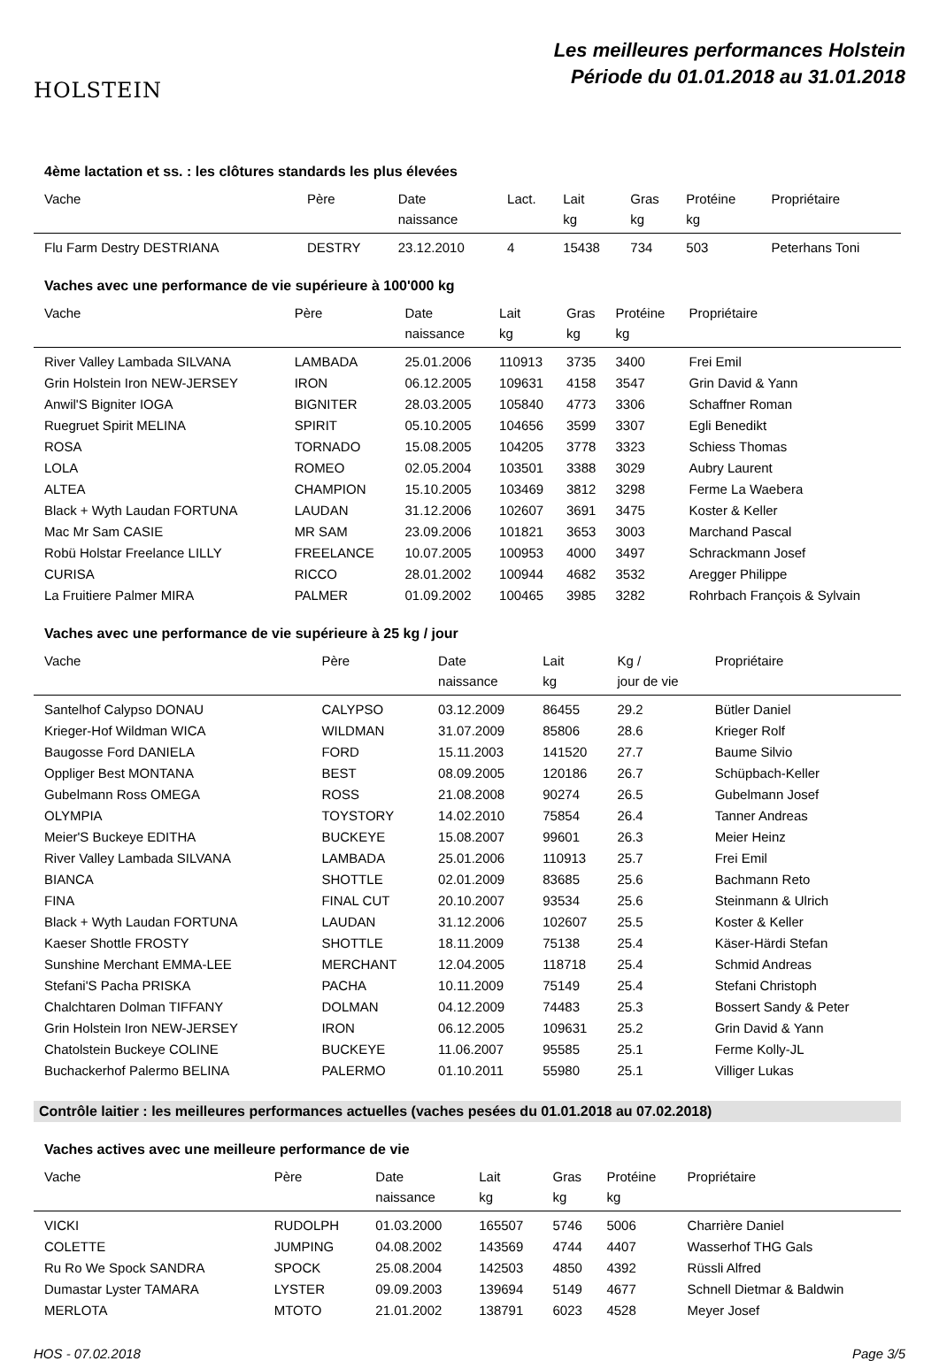HOLSTEIN
Les meilleures performances Holstein
Période du 01.01.2018 au 31.01.2018
4ème lactation et ss. : les clôtures standards les plus élevées
| Vache | Père | Date naissance | Lact. | Lait kg | Gras kg | Protéine kg | Propriétaire |
| --- | --- | --- | --- | --- | --- | --- | --- |
| Flu Farm Destry DESTRIANA | DESTRY | 23.12.2010 | 4 | 15438 | 734 | 503 | Peterhans Toni |
Vaches avec une performance de vie supérieure à 100'000 kg
| Vache | Père | Date naissance | Lait kg | Gras kg | Protéine kg | Propriétaire |
| --- | --- | --- | --- | --- | --- | --- |
| River Valley Lambada SILVANA | LAMBADA | 25.01.2006 | 110913 | 3735 | 3400 | Frei Emil |
| Grin Holstein Iron NEW-JERSEY | IRON | 06.12.2005 | 109631 | 4158 | 3547 | Grin David & Yann |
| Anwil'S Bigniter IOGA | BIGNITER | 28.03.2005 | 105840 | 4773 | 3306 | Schaffner Roman |
| Ruegruet Spirit MELINA | SPIRIT | 05.10.2005 | 104656 | 3599 | 3307 | Egli Benedikt |
| ROSA | TORNADO | 15.08.2005 | 104205 | 3778 | 3323 | Schiess Thomas |
| LOLA | ROMEO | 02.05.2004 | 103501 | 3388 | 3029 | Aubry Laurent |
| ALTEA | CHAMPION | 15.10.2005 | 103469 | 3812 | 3298 | Ferme La Waebera |
| Black + Wyth Laudan FORTUNA | LAUDAN | 31.12.2006 | 102607 | 3691 | 3475 | Koster & Keller |
| Mac Mr Sam CASIE | MR SAM | 23.09.2006 | 101821 | 3653 | 3003 | Marchand Pascal |
| Robü Holstar Freelance LILLY | FREELANCE | 10.07.2005 | 100953 | 4000 | 3497 | Schrackmann Josef |
| CURISA | RICCO | 28.01.2002 | 100944 | 4682 | 3532 | Aregger Philippe |
| La Fruitiere Palmer MIRA | PALMER | 01.09.2002 | 100465 | 3985 | 3282 | Rohrbach François & Sylvain |
Vaches avec une performance de vie supérieure à 25 kg / jour
| Vache | Père | Date naissance | Lait kg | Kg / jour de vie | Propriétaire |
| --- | --- | --- | --- | --- | --- |
| Santelhof Calypso DONAU | CALYPSO | 03.12.2009 | 86455 | 29.2 | Bütler Daniel |
| Krieger-Hof Wildman WICA | WILDMAN | 31.07.2009 | 85806 | 28.6 | Krieger Rolf |
| Baugosse Ford DANIELA | FORD | 15.11.2003 | 141520 | 27.7 | Baume Silvio |
| Oppliger Best MONTANA | BEST | 08.09.2005 | 120186 | 26.7 | Schüpbach-Keller |
| Gubelmann Ross OMEGA | ROSS | 21.08.2008 | 90274 | 26.5 | Gubelmann Josef |
| OLYMPIA | TOYSTORY | 14.02.2010 | 75854 | 26.4 | Tanner Andreas |
| Meier'S Buckeye EDITHA | BUCKEYE | 15.08.2007 | 99601 | 26.3 | Meier Heinz |
| River Valley Lambada SILVANA | LAMBADA | 25.01.2006 | 110913 | 25.7 | Frei Emil |
| BIANCA | SHOTTLE | 02.01.2009 | 83685 | 25.6 | Bachmann Reto |
| FINA | FINAL CUT | 20.10.2007 | 93534 | 25.6 | Steinmann & Ulrich |
| Black + Wyth Laudan FORTUNA | LAUDAN | 31.12.2006 | 102607 | 25.5 | Koster & Keller |
| Kaeser Shottle FROSTY | SHOTTLE | 18.11.2009 | 75138 | 25.4 | Käser-Härdi Stefan |
| Sunshine Merchant EMMA-LEE | MERCHANT | 12.04.2005 | 118718 | 25.4 | Schmid Andreas |
| Stefani'S Pacha PRISKA | PACHA | 10.11.2009 | 75149 | 25.4 | Stefani Christoph |
| Chalchtaren Dolman TIFFANY | DOLMAN | 04.12.2009 | 74483 | 25.3 | Bossert Sandy & Peter |
| Grin Holstein Iron NEW-JERSEY | IRON | 06.12.2005 | 109631 | 25.2 | Grin David & Yann |
| Chatolstein Buckeye COLINE | BUCKEYE | 11.06.2007 | 95585 | 25.1 | Ferme Kolly-JL |
| Buchackerhof Palermo BELINA | PALERMO | 01.10.2011 | 55980 | 25.1 | Villiger Lukas |
Contrôle laitier : les meilleures performances actuelles (vaches pesées du 01.01.2018 au 07.02.2018)
Vaches actives avec une meilleure performance de vie
| Vache | Père | Date naissance | Lait kg | Gras kg | Protéine kg | Propriétaire |
| --- | --- | --- | --- | --- | --- | --- |
| VICKI | RUDOLPH | 01.03.2000 | 165507 | 5746 | 5006 | Charrière Daniel |
| COLETTE | JUMPING | 04.08.2002 | 143569 | 4744 | 4407 | Wasserhof THG Gals |
| Ru Ro We Spock SANDRA | SPOCK | 25.08.2004 | 142503 | 4850 | 4392 | Rüssli Alfred |
| Dumastar Lyster TAMARA | LYSTER | 09.09.2003 | 139694 | 5149 | 4677 | Schnell Dietmar & Baldwin |
| MERLOTA | MTOTO | 21.01.2002 | 138791 | 6023 | 4528 | Meyer Josef |
HOS - 07.02.2018 Page 3/5